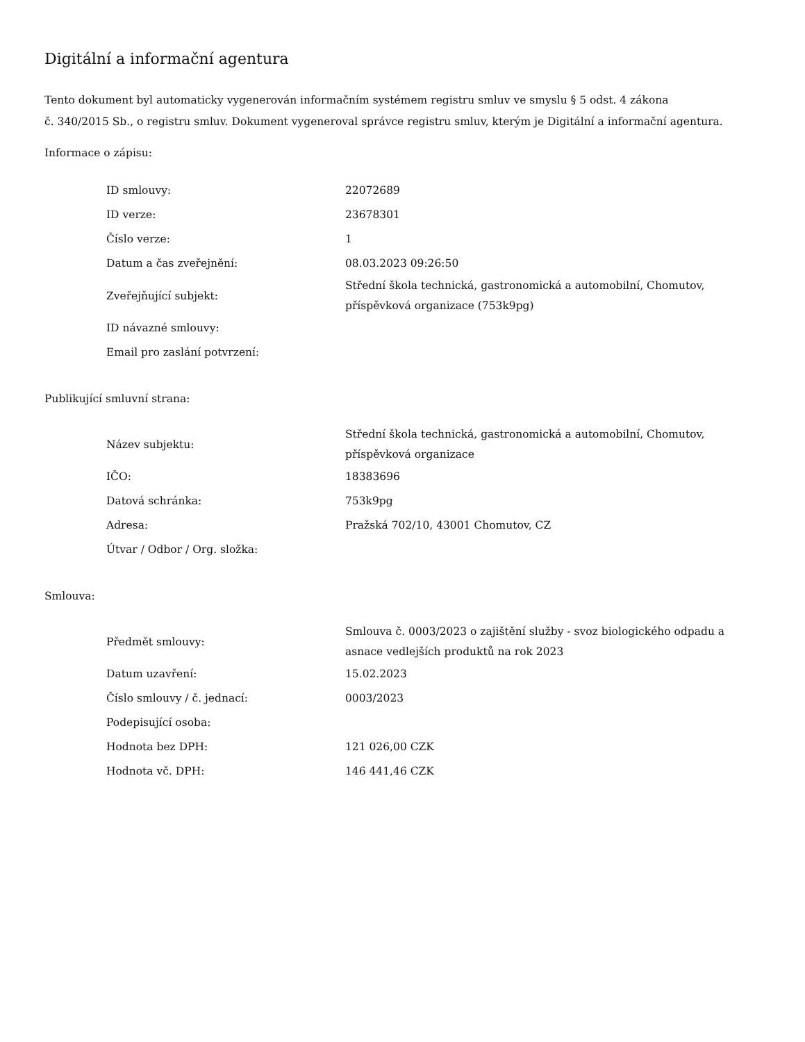Digitální a informační agentura
Tento dokument byl automaticky vygenerován informačním systémem registru smluv ve smyslu § 5 odst. 4 zákona
č. 340/2015 Sb., o registru smluv. Dokument vygeneroval správce registru smluv, kterým je Digitální a informační agentura.
Informace o zápisu:
| ID smlouvy: | 22072689 |
| ID verze: | 23678301 |
| Číslo verze: | 1 |
| Datum a čas zveřejnění: | 08.03.2023 09:26:50 |
| Zveřejňující subjekt: | Střední škola technická, gastronomická a automobilní, Chomutov, příspěvková organizace (753k9pg) |
| ID návazné smlouvy: | |
| Email pro zaslání potvrzení: | |
Publikující smluvní strana:
| Název subjektu: | Střední škola technická, gastronomická a automobilní, Chomutov, příspěvková organizace |
| IČO: | 18383696 |
| Datová schránka: | 753k9pg |
| Adresa: | Pražská 702/10, 43001 Chomutov, CZ |
| Útvar / Odbor / Org. složka: | |
Smlouva:
| Předmět smlouvy: | Smlouva č. 0003/2023 o zajištění služby - svoz biologického odpadu a asnace vedlejších produktů na rok 2023 |
| Datum uzavření: | 15.02.2023 |
| Číslo smlouvy / č. jednací: | 0003/2023 |
| Podepisující osoba: | |
| Hodnota bez DPH: | 121 026,00 CZK |
| Hodnota vč. DPH: | 146 441,46 CZK |